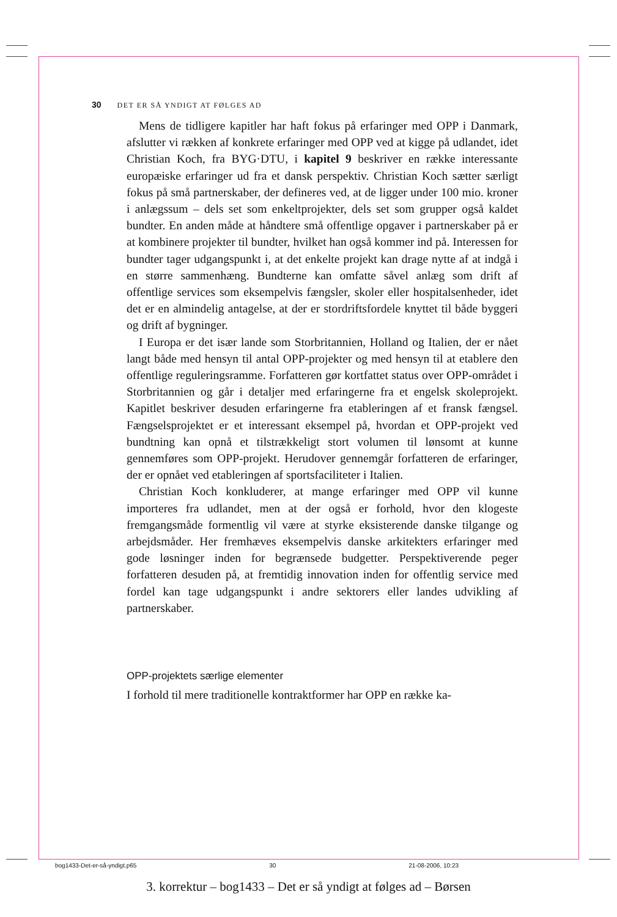30 DET ER SÅ YNDIGT AT FØLGES AD
Mens de tidligere kapitler har haft fokus på erfaringer med OPP i Danmark, afslutter vi rækken af konkrete erfaringer med OPP ved at kigge på udlandet, idet Christian Koch, fra BYG·DTU, i kapitel 9 beskriver en række interessante europæiske erfaringer ud fra et dansk perspektiv. Christian Koch sætter særligt fokus på små partnerskaber, der defineres ved, at de ligger under 100 mio. kroner i anlægssum – dels set som enkeltprojekter, dels set som grupper også kaldet bundter. En anden måde at håndtere små offentlige opgaver i partnerskaber på er at kombinere projekter til bundter, hvilket han også kommer ind på. Interessen for bundter tager udgangspunkt i, at det enkelte projekt kan drage nytte af at indgå i en større sammenhæng. Bundterne kan omfatte såvel anlæg som drift af offentlige services som eksempelvis fængsler, skoler eller hospitalsenheder, idet det er en almindelig antagelse, at der er stordriftsfordele knyttet til både byggeri og drift af bygninger.
I Europa er det især lande som Storbritannien, Holland og Italien, der er nået langt både med hensyn til antal OPP-projekter og med hensyn til at etablere den offentlige reguleringsramme. Forfatteren gør kortfattet status over OPP-området i Storbritannien og går i detaljer med erfaringerne fra et engelsk skoleprojekt. Kapitlet beskriver desuden erfaringerne fra etableringen af et fransk fængsel. Fængselsprojektet er et interessant eksempel på, hvordan et OPP-projekt ved bundtning kan opnå et tilstrækkeligt stort volumen til lønsomt at kunne gennemføres som OPP-projekt. Herudover gennemgår forfatteren de erfaringer, der er opnået ved etableringen af sportsfaciliteter i Italien.
Christian Koch konkluderer, at mange erfaringer med OPP vil kunne importeres fra udlandet, men at der også er forhold, hvor den klogeste fremgangsmåde formentlig vil være at styrke eksisterende danske tilgange og arbejdsmåder. Her fremhæves eksempelvis danske arkitekters erfaringer med gode løsninger inden for begrænsede budgetter. Perspektiverende peger forfatteren desuden på, at fremtidig innovation inden for offentlig service med fordel kan tage udgangspunkt i andre sektorers eller landes udvikling af partnerskaber.
OPP-projektets særlige elementer
I forhold til mere traditionelle kontraktformer har OPP en række ka-
bog1433-Det-er-så-yndigt.p65 30 21-08-2006, 10:23
3. korrektur – bog1433 – Det er så yndigt at følges ad – Børsen